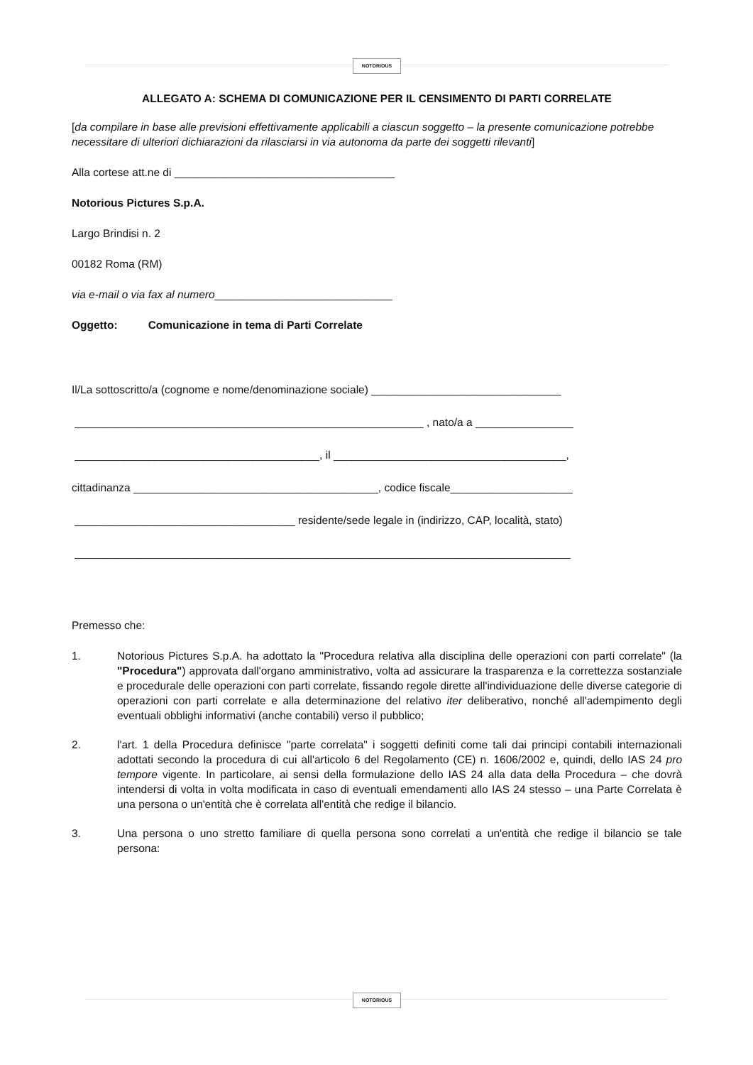NOTORIOUS
ALLEGATO A: SCHEMA DI COMUNICAZIONE PER IL CENSIMENTO DI PARTI CORRELATE
[da compilare in base alle previsioni effettivamente applicabili a ciascun soggetto – la presente comunicazione potrebbe necessitare di ulteriori dichiarazioni da rilasciarsi in via autonoma da parte dei soggetti rilevanti]
Alla cortese att.ne di ____________________________________
Notorious Pictures S.p.A.
Largo Brindisi n. 2
00182 Roma (RM)
via e-mail o via fax al numero_____________________________
Oggetto: Comunicazione in tema di Parti Correlate
Il/La sottoscritto/a (cognome e nome/denominazione sociale) _______________________________
_________________________________________________________ , nato/a a ________________
________________________________________, il ______________________________________,
cittadinanza ________________________________________, codice fiscale____________________
____________________________________ residente/sede legale in (indirizzo, CAP, località, stato)
_________________________________________________________________________________
Premesso che:
1. Notorious Pictures S.p.A. ha adottato la "Procedura relativa alla disciplina delle operazioni con parti correlate" (la "Procedura") approvata dall'organo amministrativo, volta ad assicurare la trasparenza e la correttezza sostanziale e procedurale delle operazioni con parti correlate, fissando regole dirette all'individuazione delle diverse categorie di operazioni con parti correlate e alla determinazione del relativo iter deliberativo, nonché all'adempimento degli eventuali obblighi informativi (anche contabili) verso il pubblico;
2. l'art. 1 della Procedura definisce "parte correlata" i soggetti definiti come tali dai principi contabili internazionali adottati secondo la procedura di cui all'articolo 6 del Regolamento (CE) n. 1606/2002 e, quindi, dello IAS 24 pro tempore vigente. In particolare, ai sensi della formulazione dello IAS 24 alla data della Procedura – che dovrà intendersi di volta in volta modificata in caso di eventuali emendamenti allo IAS 24 stesso – una Parte Correlata è una persona o un'entità che è correlata all'entità che redige il bilancio.
3. Una persona o uno stretto familiare di quella persona sono correlati a un'entità che redige il bilancio se tale persona:
NOTORIOUS